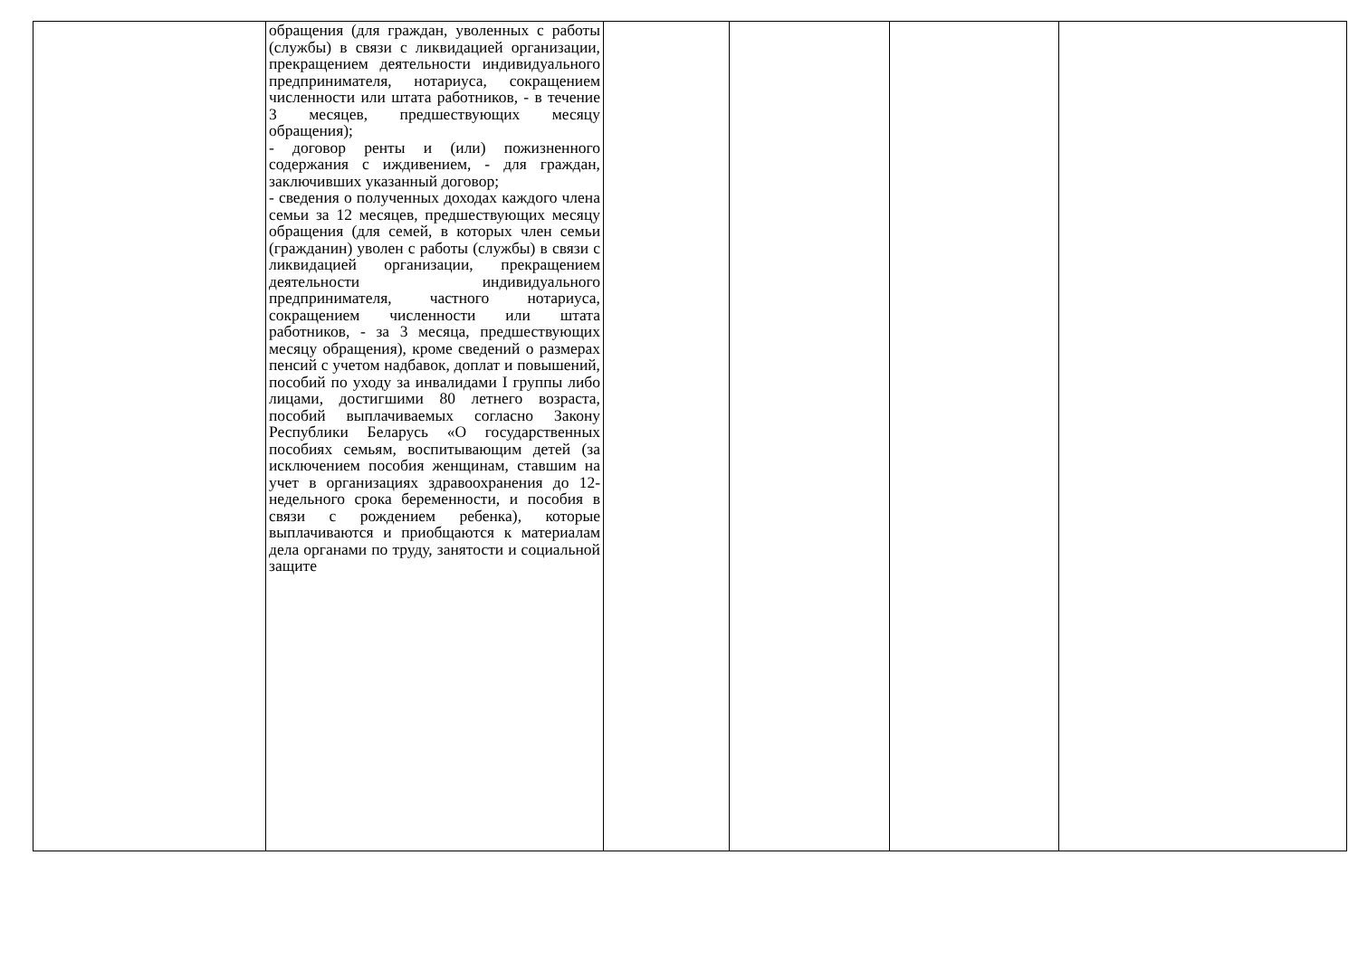| | обращения (для граждан, уволенных с работы (службы) в связи с ликвидацией организации, прекращением деятельности индивидуального предпринимателя, нотариуса, сокращением численности или штата работников, - в течение 3 месяцев, предшествующих месяцу обращения); - договор ренты и (или) пожизненного содержания с иждивением, - для граждан, заключивших указанный договор; - сведения о полученных доходах каждого члена семьи за 12 месяцев, предшествующих месяцу обращения (для семей, в которых член семьи (гражданин) уволен с работы (службы) в связи с ликвидацией организации, прекращением деятельности индивидуального предпринимателя, частного нотариуса, сокращением численности или штата работников, - за 3 месяца, предшествующих месяцу обращения), кроме сведений о размерах пенсий с учетом надбавок, доплат и повышений, пособий по уходу за инвалидами I группы либо лицами, достигшими 80 летнего возраста, пособий выплачиваемых согласно Закону Республики Беларусь «О государственных пособиях семьям, воспитывающим детей (за исключением пособия женщинам, ставшим на учет в организациях здравоохранения до 12-недельного срока беременности, и пособия в связи с рождением ребенка), которые выплачиваются и приобщаются к материалам дела органами по труду, занятости и социальной защите | | | | |